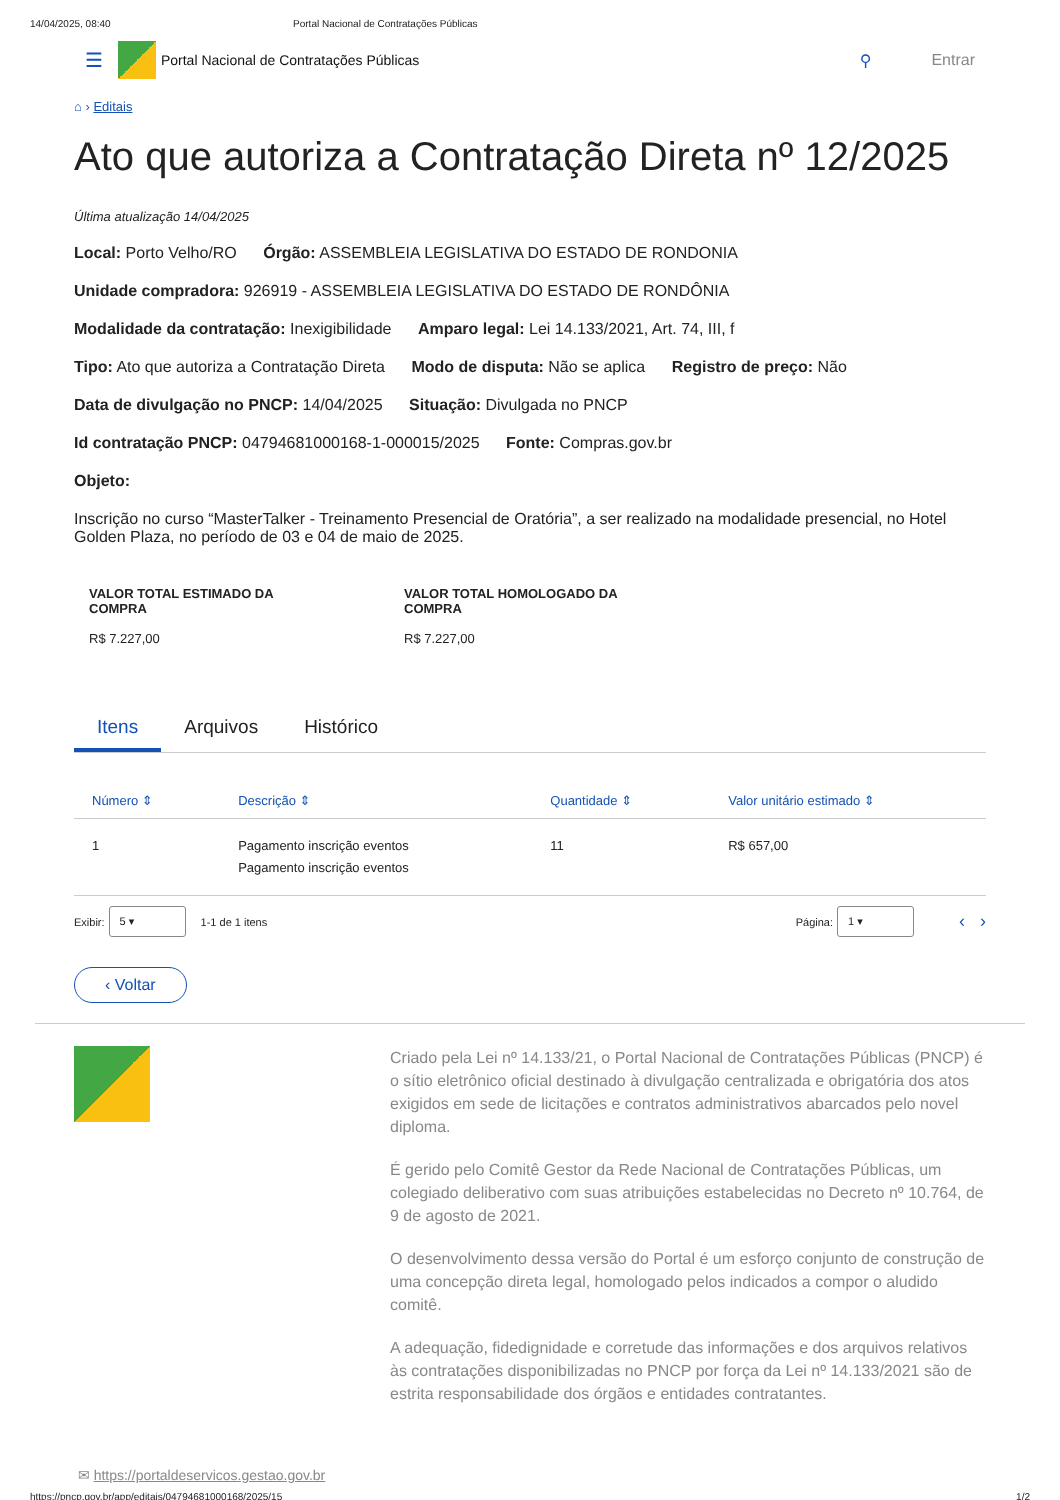14/04/2025, 08:40 Portal Nacional de Contratações Públicas
☰
Portal Nacional de Contratações Públicas ⚲ Entrar
⌂ › Editais
Ato que autoriza a Contratação Direta nº 12/2025
Última atualização 14/04/2025
Local: Porto Velho/RO Órgão: ASSEMBLEIA LEGISLATIVA DO ESTADO DE RONDONIA
Unidade compradora: 926919 - ASSEMBLEIA LEGISLATIVA DO ESTADO DE RONDÔNIA
Modalidade da contratação: Inexigibilidade Amparo legal: Lei 14.133/2021, Art. 74, III, f
Tipo: Ato que autoriza a Contratação Direta Modo de disputa: Não se aplica Registro de preço: Não
Data de divulgação no PNCP: 14/04/2025 Situação: Divulgada no PNCP
Id contratação PNCP: 04794681000168-1-000015/2025 Fonte: Compras.gov.br
Objeto:
Inscrição no curso “MasterTalker - Treinamento Presencial de Oratória”, a ser realizado na modalidade presencial, no Hotel Golden Plaza, no período de 03 e 04 de maio de 2025.
VALOR TOTAL ESTIMADO DA COMPRA
R$ 7.227,00
VALOR TOTAL HOMOLOGADO DA COMPRA
R$ 7.227,00
Itens Arquivos Histórico
| Número ⇕ | Descrição ⇕ | Quantidade ⇕ | Valor unitário estimado ⇕ |
| --- | --- | --- | --- |
| 1 | Pagamento inscrição eventos Pagamento inscrição eventos | 11 | R$ 657,00 |
Exibir: 5 ▾ 1-1 de 1 itens Página: 1 ▾ ‹ ›
‹ Voltar
Criado pela Lei nº 14.133/21, o Portal Nacional de Contratações Públicas (PNCP) é o sítio eletrônico oficial destinado à divulgação centralizada e obrigatória dos atos exigidos em sede de licitações e contratos administrativos abarcados pelo novel diploma.
É gerido pelo Comitê Gestor da Rede Nacional de Contratações Públicas, um colegiado deliberativo com suas atribuições estabelecidas no Decreto nº 10.764, de 9 de agosto de 2021.
O desenvolvimento dessa versão do Portal é um esforço conjunto de construção de uma concepção direta legal, homologado pelos indicados a compor o aludido comitê.
A adequação, fidedignidade e corretude das informações e dos arquivos relativos às contratações disponibilizadas no PNCP por força da Lei nº 14.133/2021 são de estrita responsabilidade dos órgãos e entidades contratantes.
✉ https://portaldeservicos.gestao.gov.br
https://pncp.gov.br/app/editais/04794681000168/2025/15 1/2